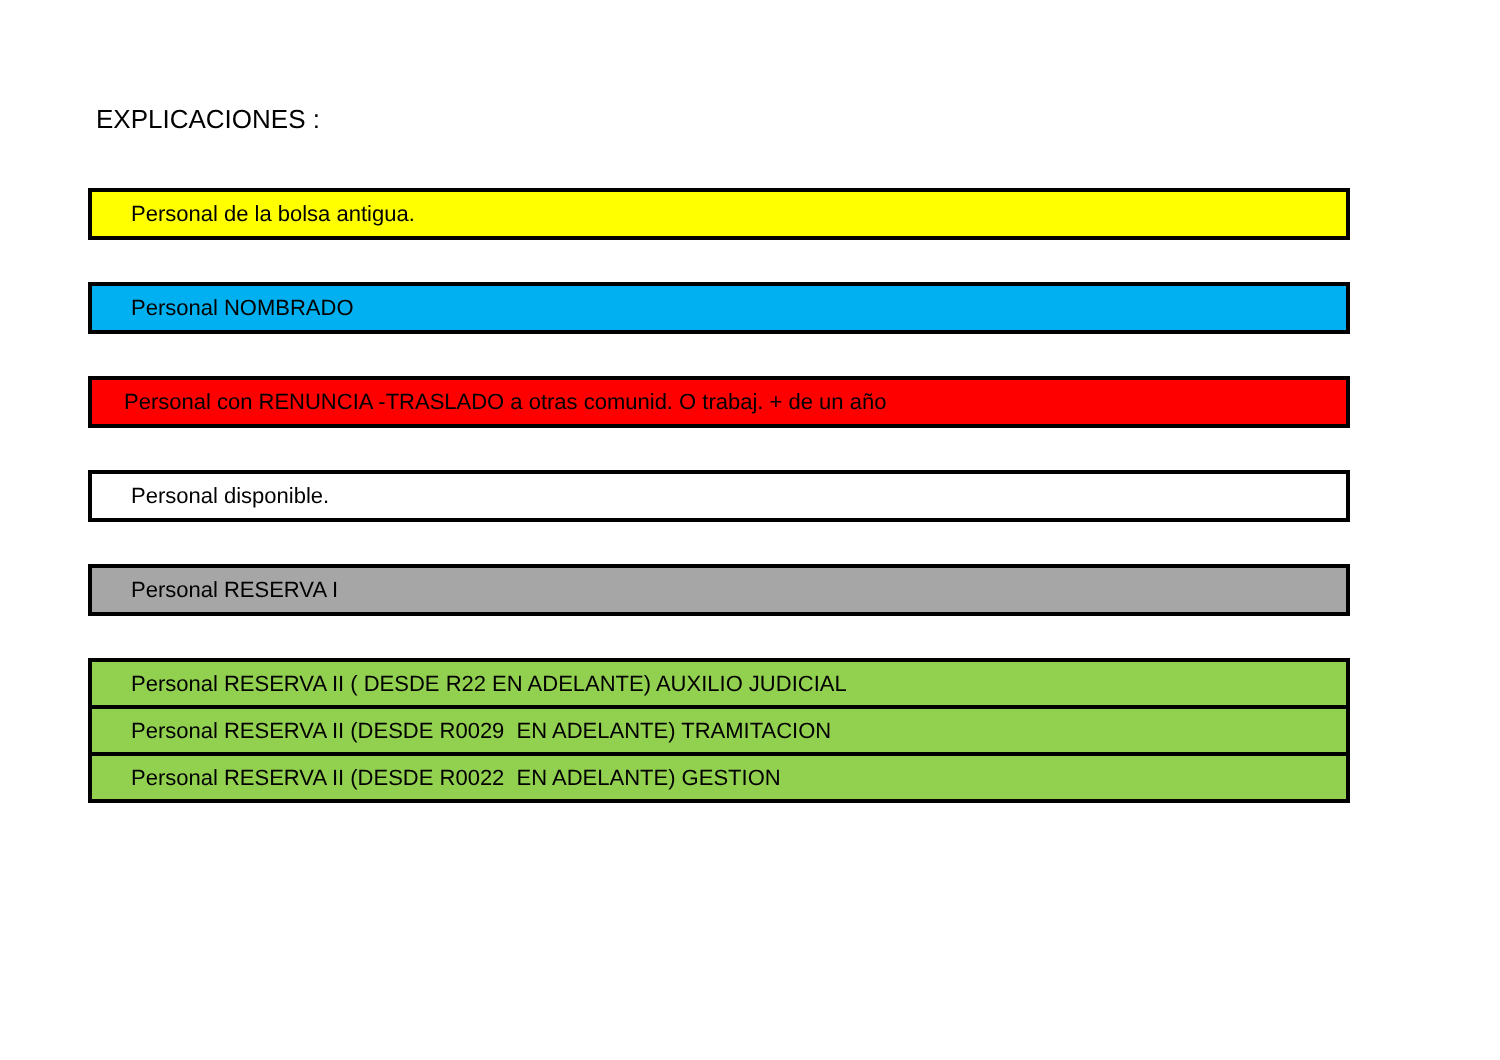EXPLICACIONES :
Personal de la bolsa antigua.
Personal NOMBRADO
Personal con RENUNCIA -TRASLADO a otras comunid. O trabaj. + de un año
Personal disponible.
Personal RESERVA I
Personal RESERVA II ( DESDE R22 EN ADELANTE) AUXILIO JUDICIAL
Personal RESERVA II (DESDE R0029 EN ADELANTE) TRAMITACION
Personal RESERVA II (DESDE R0022 EN ADELANTE) GESTION